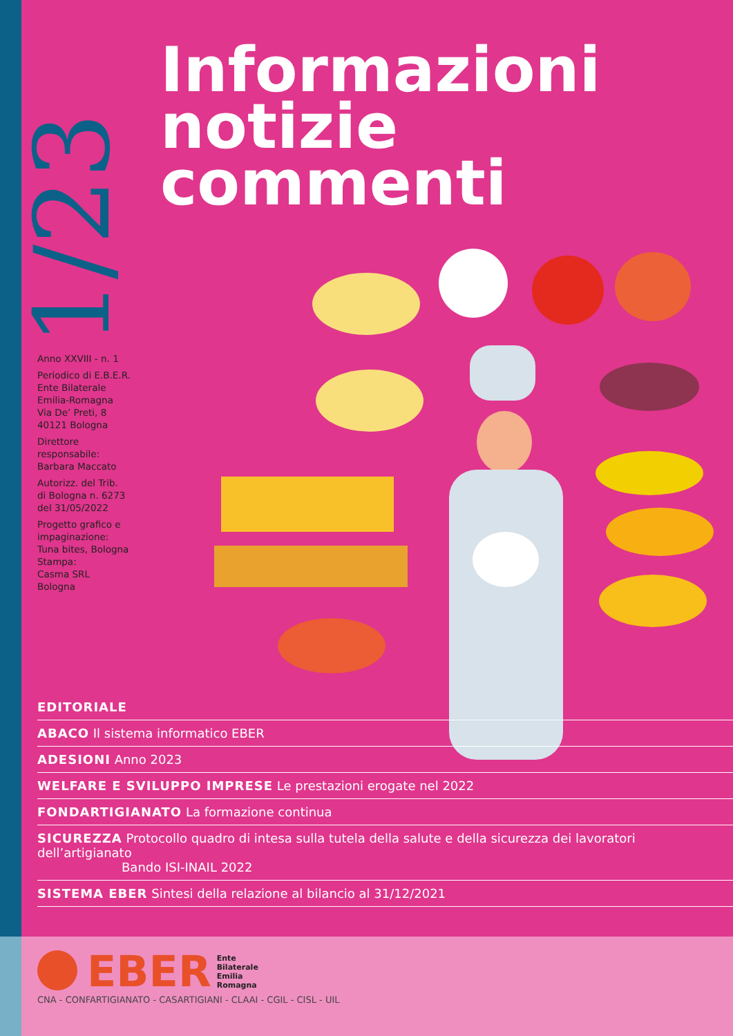1/23
Informazioni
notizie
commenti
Anno XXVIII - n. 1
Periodico di E.B.E.R.
Ente Bilaterale
Emilia-Romagna
Via De’ Preti, 8
40121 Bologna
Direttore
responsabile:
Barbara Maccato
Autorizz. del Trib.
di Bologna n. 6273
del 31/05/2022
Progetto grafico e
impaginazione:
Tuna bites, Bologna
Stampa:
Casma SRL
Bologna
EDITORIALE
ABACO Il sistema informatico EBER
ADESIONI Anno 2023
WELFARE E SVILUPPO IMPRESE Le prestazioni erogate nel 2022
FONDARTIGIANATO La formazione continua
SICUREZZA Protocollo quadro di intesa sulla tutela della salute e della sicurezza dei lavoratori dell’artigianato
Bando ISI-INAIL 2022
SISTEMA EBER Sintesi della relazione al bilancio al 31/12/2021
EBER Ente
Bilaterale
Emilia
Romagna
CNA - CONFARTIGIANATO - CASARTIGIANI - CLAAI - CGIL - CISL - UIL